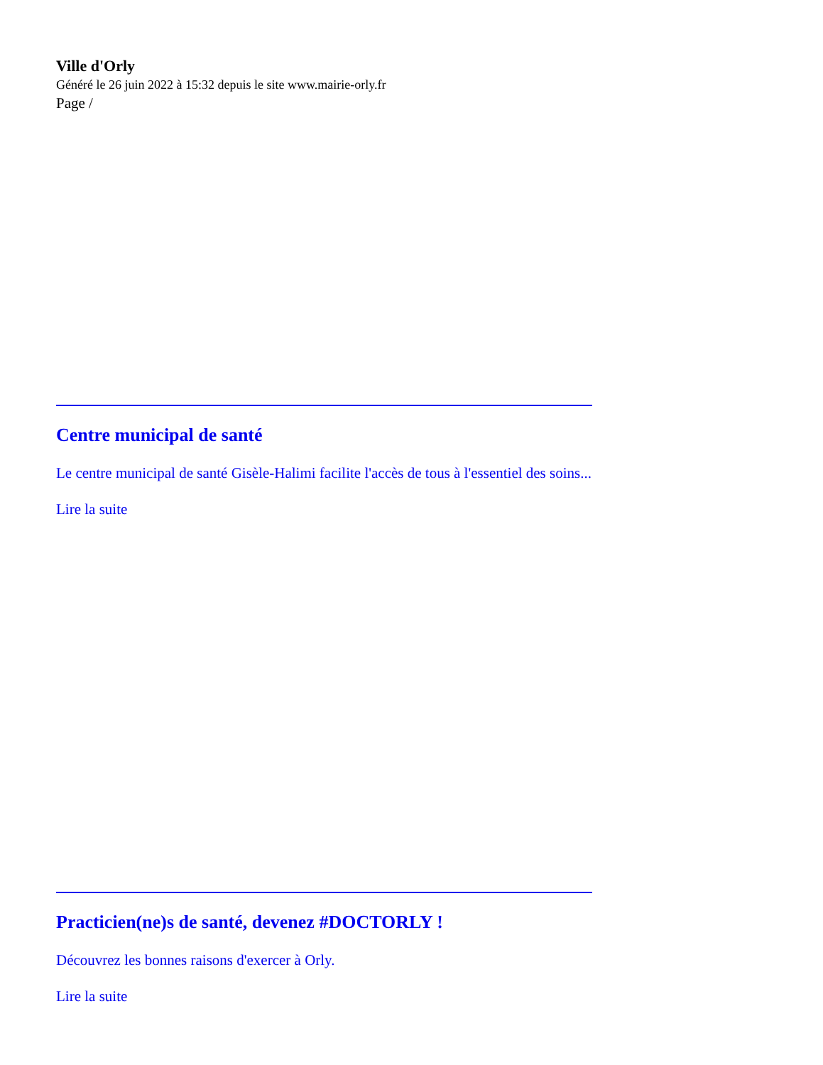Ville d'Orly
Généré le 26 juin 2022 à 15:32 depuis le site www.mairie-orly.fr
Page /
Centre municipal de santé
Le centre municipal de santé Gisèle-Halimi facilite l'accès de tous à l'essentiel des soins...
Lire la suite
Practicien(ne)s de santé, devenez #DOCTORLY !
Découvrez les bonnes raisons d'exercer à Orly.
Lire la suite